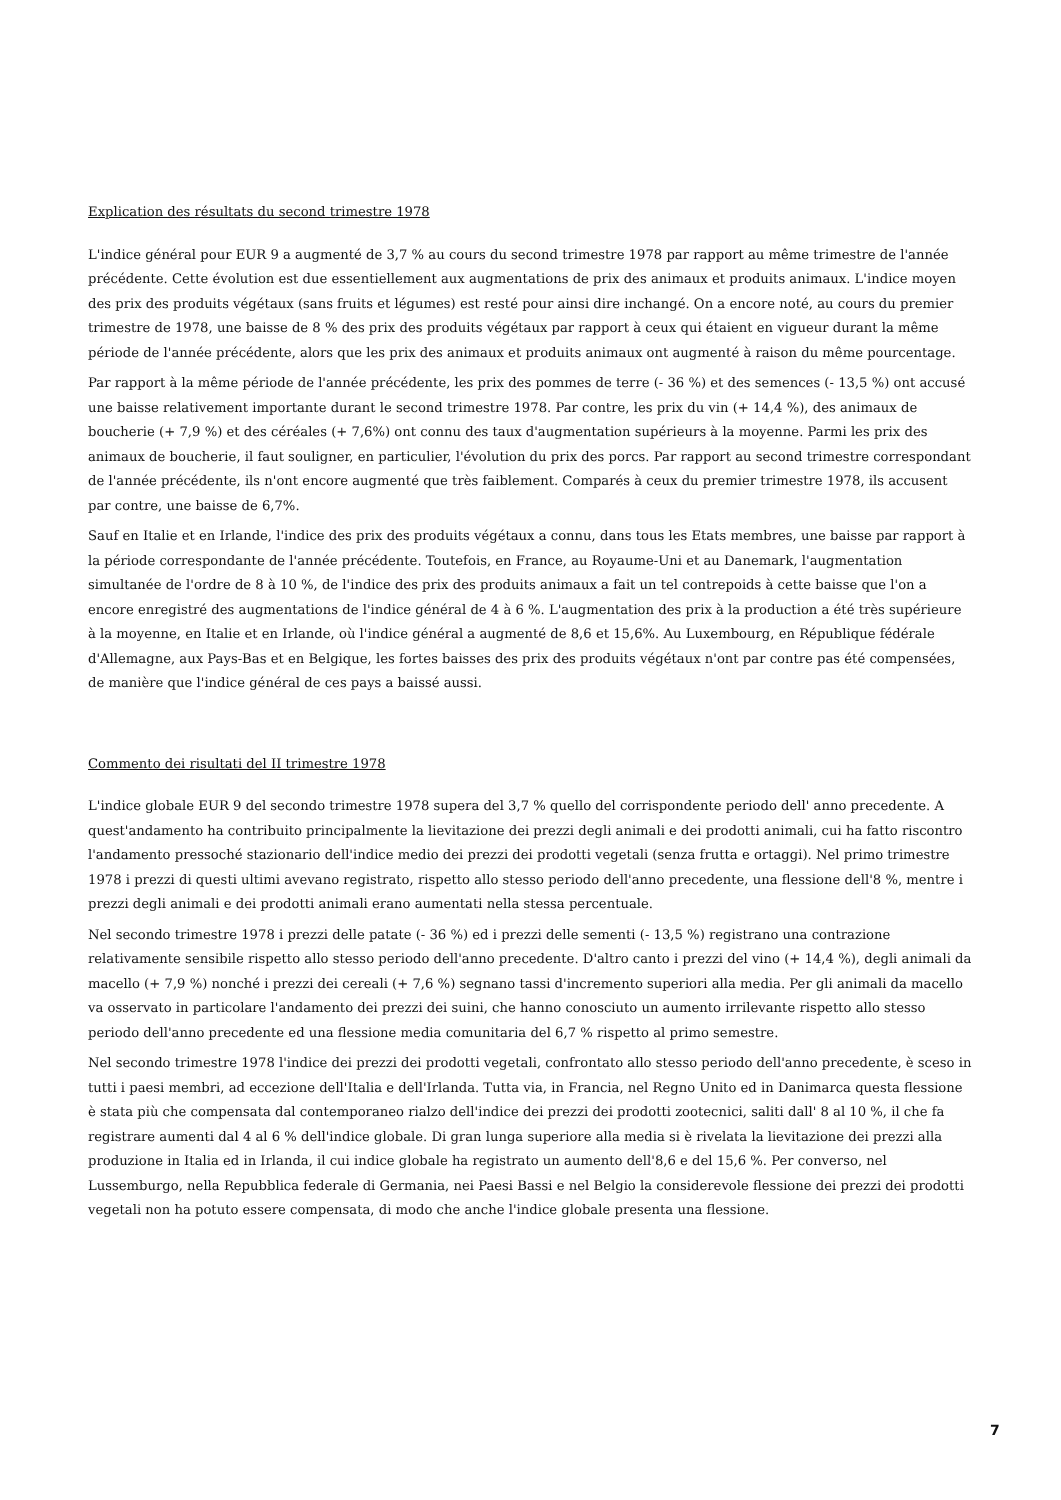Explication des résultats du second trimestre 1978
L'indice général pour EUR 9 a augmenté de 3,7 % au cours du second trimestre 1978 par rapport au même trimestre de l'année précédente. Cette évolution est due essentiellement aux augmentations de prix des animaux et produits animaux. L'indice moyen des prix des produits végétaux (sans fruits et légumes) est resté pour ainsi dire inchangé. On a encore noté, au cours du premier trimestre de 1978, une baisse de 8 % des prix des produits végétaux par rapport à ceux qui étaient en vigueur durant la même période de l'année précédente, alors que les prix des animaux et produits animaux ont augmenté à raison du même pourcentage.
Par rapport à la même période de l'année précédente, les prix des pommes de terre (- 36 %) et des semences (- 13,5 %) ont accusé une baisse relativement importante durant le second trimestre 1978. Par contre, les prix du vin (+ 14,4 %), des animaux de boucherie (+ 7,9 %) et des céréales (+ 7,6%) ont connu des taux d'augmentation supérieurs à la moyenne. Parmi les prix des animaux de boucherie, il faut souligner, en particulier, l'évolution du prix des porcs. Par rapport au second trimestre correspondant de l'année précédente, ils n'ont encore augmenté que très faiblement. Comparés à ceux du premier trimestre 1978, ils accusent par contre, une baisse de 6,7%.
Sauf en Italie et en Irlande, l'indice des prix des produits végétaux a connu, dans tous les Etats membres, une baisse par rapport à la période correspondante de l'année précédente. Toutefois, en France, au Royaume-Uni et au Danemark, l'augmentation simultanée de l'ordre de 8 à 10 %, de l'indice des prix des produits animaux a fait un tel contrepoids à cette baisse que l'on a encore enregistré des augmentations de l'indice général de 4 à 6 %. L'augmentation des prix à la production a été très supérieure à la moyenne, en Italie et en Irlande, où l'indice général a augmenté de 8,6 et 15,6%. Au Luxembourg, en République fédérale d'Allemagne, aux Pays-Bas et en Belgique, les fortes baisses des prix des produits végétaux n'ont par contre pas été compensées, de manière que l'indice général de ces pays a baissé aussi.
Commento dei risultati del II trimestre 1978
L'indice globale EUR 9 del secondo trimestre 1978 supera del 3,7 % quello del corrispondente periodo dell' anno precedente. A quest'andamento ha contribuito principalmente la lievitazione dei prezzi degli animali e dei prodotti animali, cui ha fatto riscontro l'andamento pressoché stazionario dell'indice medio dei prezzi dei prodotti vegetali (senza frutta e ortaggi). Nel primo trimestre 1978 i prezzi di questi ultimi avevano registrato, rispetto allo stesso periodo dell'anno precedente, una flessione dell'8 %, mentre i prezzi degli animali e dei prodotti animali erano aumentati nella stessa percentuale.
Nel secondo trimestre 1978 i prezzi delle patate (- 36 %) ed i prezzi delle sementi (- 13,5 %) registrano una contrazione relativamente sensibile rispetto allo stesso periodo dell'anno precedente. D'altro canto i prezzi del vino (+ 14,4 %), degli animali da macello (+ 7,9 %) nonché i prezzi dei cereali (+ 7,6 %) segnano tassi d'incremento superiori alla media. Per gli animali da macello va osservato in particolare l'andamento dei prezzi dei suini, che hanno conosciuto un aumento irrilevante rispetto allo stesso periodo dell'anno precedente ed una flessione media comunitaria del 6,7 % rispetto al primo semestre.
Nel secondo trimestre 1978 l'indice dei prezzi dei prodotti vegetali, confrontato allo stesso periodo dell'anno precedente, è sceso in tutti i paesi membri, ad eccezione dell'Italia e dell'Irlanda. Tutta via, in Francia, nel Regno Unito ed in Danimarca questa flessione è stata più che compensata dal contemporaneo rialzo dell'indice dei prezzi dei prodotti zootecnici, saliti dall' 8 al 10 %, il che fa registrare aumenti dal 4 al 6 % dell'indice globale. Di gran lunga superiore alla media si è rivelata la lievitazione dei prezzi alla produzione in Italia ed in Irlanda, il cui indice globale ha registrato un aumento dell'8,6 e del 15,6 %. Per converso, nel Lussemburgo, nella Repubblica federale di Germania, nei Paesi Bassi e nel Belgio la considerevole flessione dei prezzi dei prodotti vegetali non ha potuto essere compensata, di modo che anche l'indice globale presenta una flessione.
7